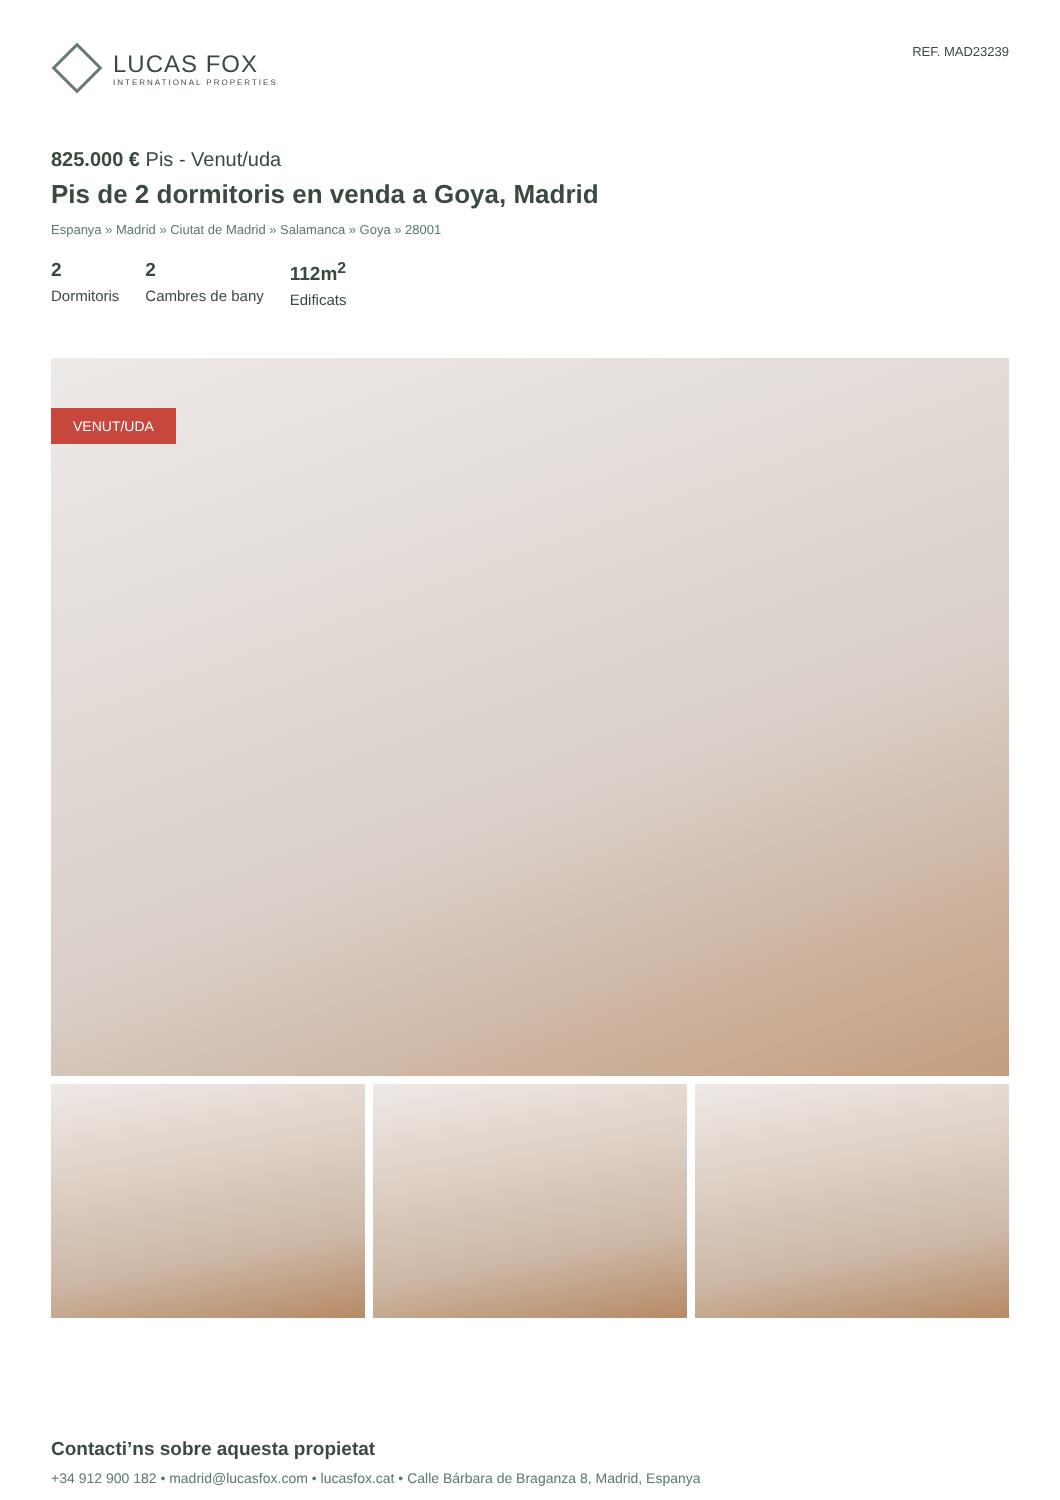LUCAS FOX
INTERNATIONAL PROPERTIES
REF. MAD23239
825.000 € Pis - Venut/uda
Pis de 2 dormitoris en venda a Goya, Madrid
Espanya » Madrid » Ciutat de Madrid » Salamanca » Goya » 28001
2
Dormitoris
2
Cambres de bany
112m<sup>2</sup>
Edificats
VENUT/UDA
Contacti’ns sobre aquesta propietat
+34 912 900 182 • madrid@lucasfox.com • lucasfox.cat • Calle Bárbara de Braganza 8, Madrid, Espanya